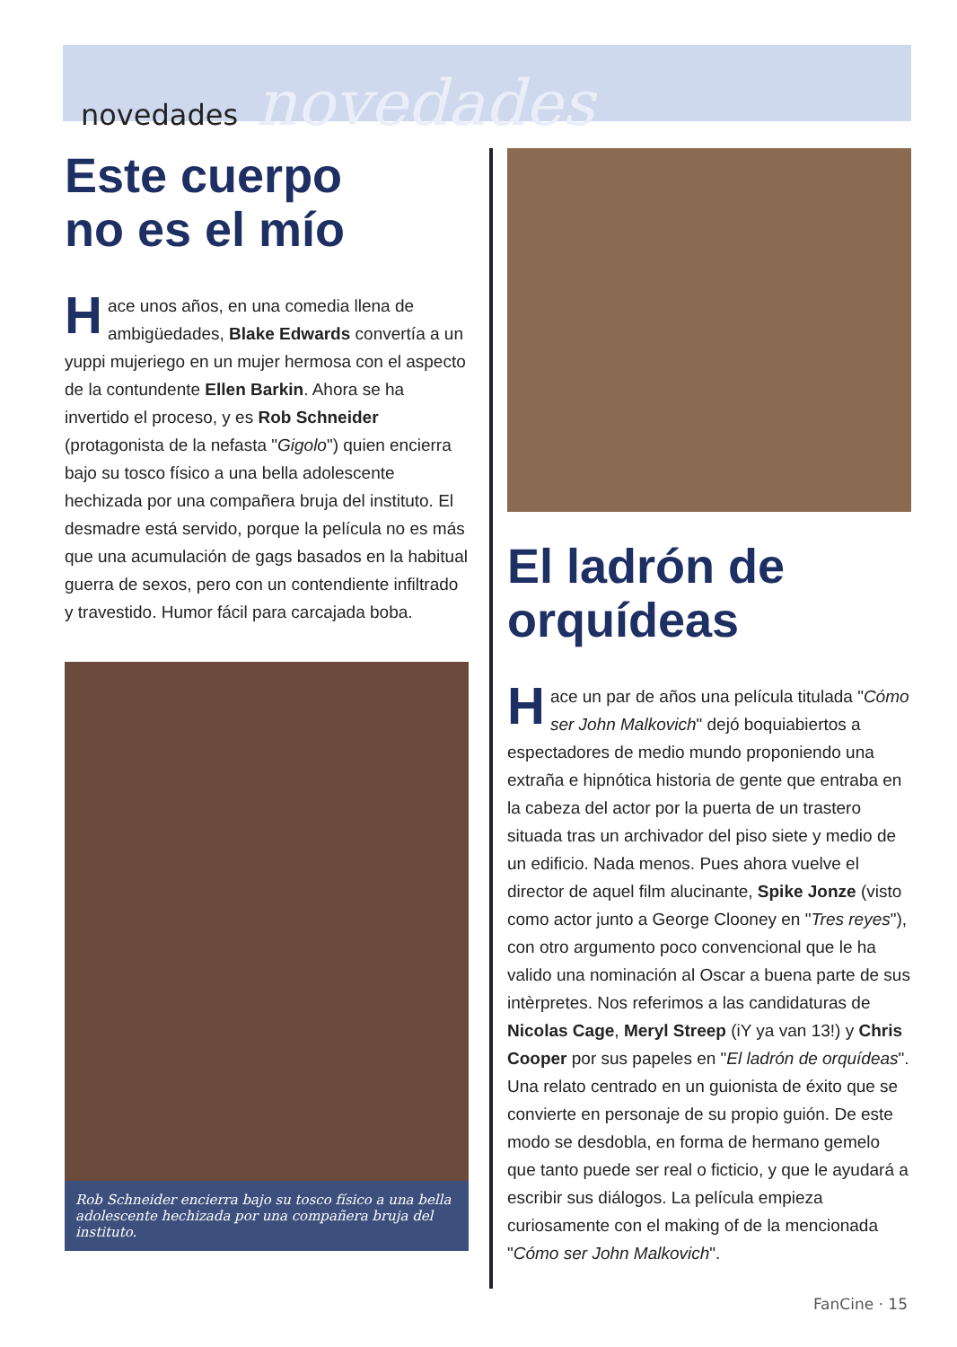novedades novedades
Este cuerpo
no es el mío
Hace unos años, en una comedia llena de ambigüedades, Blake Edwards convertía a un yuppi mujeriego en un mujer hermosa con el aspecto de la contundente Ellen Barkin. Ahora se ha invertido el proceso, y es Rob Schneider (protagonista de la nefasta "Gigolo") quien encierra bajo su tosco físico a una bella adolescente hechizada por una compañera bruja del instituto. El desmadre está servido, porque la película no es más que una acumulación de gags basados en la habitual guerra de sexos, pero con un contendiente infiltrado y travestido. Humor fácil para carcajada boba.
Rob Schneider encierra bajo su tosco físico a una bella adolescente hechizada por una compañera bruja del instituto.
El ladrón de
orquídeas
Hace un par de años una película titulada "Cómo ser John Malkovich" dejó boquiabiertos a espectadores de medio mundo proponiendo una extraña e hipnótica historia de gente que entraba en la cabeza del actor por la puerta de un trastero situada tras un archivador del piso siete y medio de un edificio. Nada menos. Pues ahora vuelve el director de aquel film alucinante, Spike Jonze (visto como actor junto a George Clooney en "Tres reyes"), con otro argumento poco convencional que le ha valido una nominación al Oscar a buena parte de sus intèrpretes. Nos referimos a las candidaturas de Nicolas Cage, Meryl Streep (iY ya van 13!) y Chris Cooper por sus papeles en "El ladrón de orquídeas". Una relato centrado en un guionista de éxito que se convierte en personaje de su propio guión. De este modo se desdobla, en forma de hermano gemelo que tanto puede ser real o ficticio, y que le ayudará a escribir sus diálogos. La película empieza curiosamente con el making of de la mencionada "Cómo ser John Malkovich".
FanCine · 15